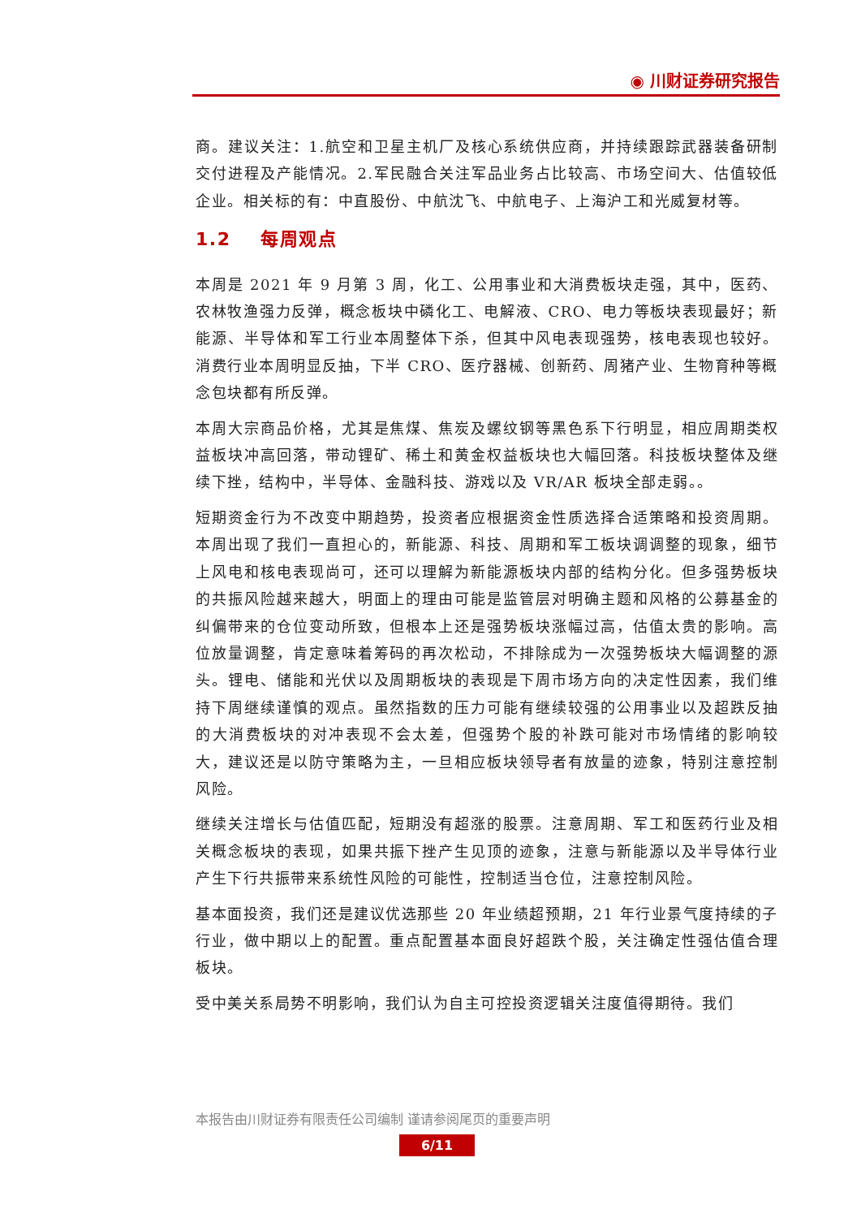◉ 川财证券研究报告
商。建议关注：1.航空和卫星主机厂及核心系统供应商，并持续跟踪武器装备研制交付进程及产能情况。2.军民融合关注军品业务占比较高、市场空间大、估值较低企业。相关标的有：中直股份、中航沈飞、中航电子、上海沪工和光威复材等。
1.2 每周观点
本周是 2021 年 9 月第 3 周，化工、公用事业和大消费板块走强，其中，医药、农林牧渔强力反弹，概念板块中磷化工、电解液、CRO、电力等板块表现最好；新能源、半导体和军工行业本周整体下杀，但其中风电表现强势，核电表现也较好。消费行业本周明显反抽，下半 CRO、医疗器械、创新药、周猪产业、生物育种等概念包块都有所反弹。
本周大宗商品价格，尤其是焦煤、焦炭及螺纹钢等黑色系下行明显，相应周期类权益板块冲高回落，带动锂矿、稀土和黄金权益板块也大幅回落。科技板块整体及继续下挫，结构中，半导体、金融科技、游戏以及 VR/AR 板块全部走弱。。
短期资金行为不改变中期趋势，投资者应根据资金性质选择合适策略和投资周期。本周出现了我们一直担心的，新能源、科技、周期和军工板块调调整的现象，细节上风电和核电表现尚可，还可以理解为新能源板块内部的结构分化。但多强势板块的共振风险越来越大，明面上的理由可能是监管层对明确主题和风格的公募基金的纠偏带来的仓位变动所致，但根本上还是强势板块涨幅过高，估值太贵的影响。高位放量调整，肯定意味着筹码的再次松动，不排除成为一次强势板块大幅调整的源头。锂电、储能和光伏以及周期板块的表现是下周市场方向的决定性因素，我们维持下周继续谨慎的观点。虽然指数的压力可能有继续较强的公用事业以及超跌反抽的大消费板块的对冲表现不会太差，但强势个股的补跌可能对市场情绪的影响较大，建议还是以防守策略为主，一旦相应板块领导者有放量的迹象，特别注意控制风险。
继续关注增长与估值匹配，短期没有超涨的股票。注意周期、军工和医药行业及相关概念板块的表现，如果共振下挫产生见顶的迹象，注意与新能源以及半导体行业产生下行共振带来系统性风险的可能性，控制适当仓位，注意控制风险。
基本面投资，我们还是建议优选那些 20 年业绩超预期，21 年行业景气度持续的子行业，做中期以上的配置。重点配置基本面良好超跌个股，关注确定性强估值合理板块。
受中美关系局势不明影响，我们认为自主可控投资逻辑关注度值得期待。我们
本报告由川财证券有限责任公司编制 谨请参阅尾页的重要声明
6/11